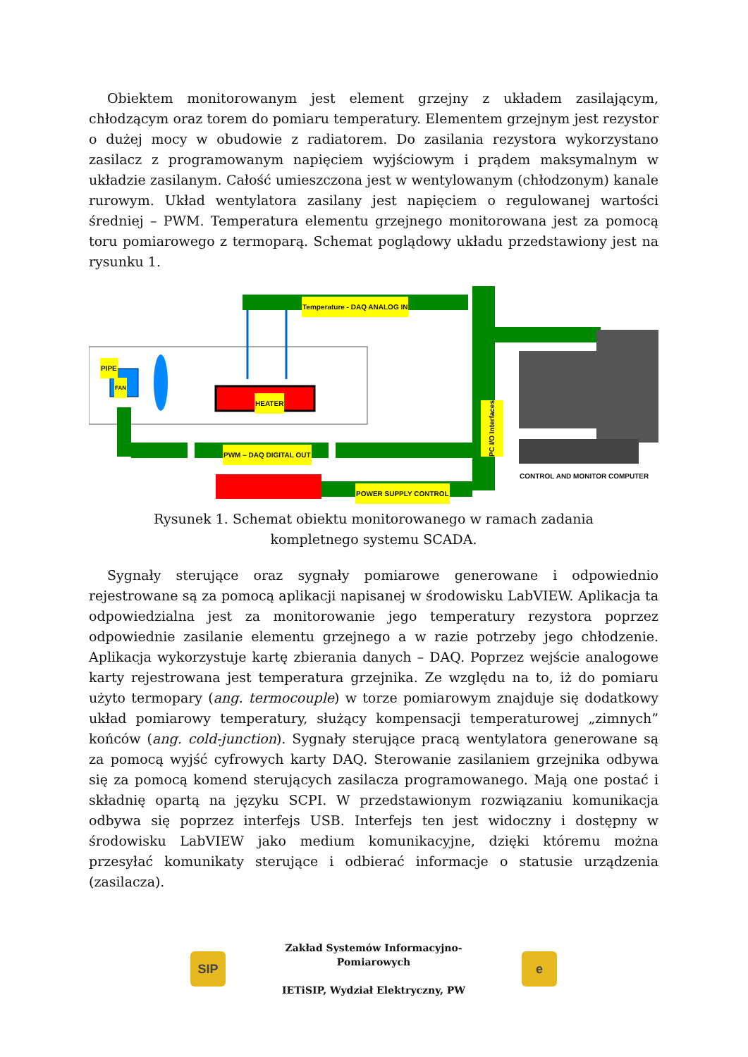Obiektem monitorowanym jest element grzejny z układem zasilającym, chłodzącym oraz torem do pomiaru temperatury. Elementem grzejnym jest rezystor o dużej mocy w obudowie z radiatorem. Do zasilania rezystora wykorzystano zasilacz z programowanym napięciem wyjściowym i prądem maksymalnym w układzie zasilanym. Całość umieszczona jest w wentylowanym (chłodzonym) kanale rurowym. Układ wentylatora zasilany jest napięciem o regulowanej wartości średniej – PWM. Temperatura elementu grzejnego monitorowana jest za pomocą toru pomiarowego z termoparą. Schemat poglądowy układu przedstawiony jest na rysunku 1.
Temperature - DAQ ANALOG IN
PIPE
FAN
HEATER
PC I/O Interfaces
PWM – DAQ DIGITAL OUT
POWER SUPPLY CONTROL
CONTROL AND MONITOR COMPUTER
Rysunek 1. Schemat obiektu monitorowanego w ramach zadania
kompletnego systemu SCADA.
Sygnały sterujące oraz sygnały pomiarowe generowane i odpowiednio rejestrowane są za pomocą aplikacji napisanej w środowisku LabVIEW. Aplikacja ta odpowiedzialna jest za monitorowanie jego temperatury rezystora poprzez odpowiednie zasilanie elementu grzejnego a w razie potrzeby jego chłodzenie. Aplikacja wykorzystuje kartę zbierania danych – DAQ. Poprzez wejście analogowe karty rejestrowana jest temperatura grzejnika. Ze względu na to, iż do pomiaru użyto termopary (ang. termocouple) w torze pomiarowym znajduje się dodatkowy układ pomiarowy temperatury, służący kompensacji temperaturowej „zimnych” końców (ang. cold-junction). Sygnały sterujące pracą wentylatora generowane są za pomocą wyjść cyfrowych karty DAQ. Sterowanie zasilaniem grzejnika odbywa się za pomocą komend sterujących zasilacza programowanego. Mają one postać i składnię opartą na języku SCPI. W przedstawionym rozwiązaniu komunikacja odbywa się poprzez interfejs USB. Interfejs ten jest widoczny i dostępny w środowisku LabVIEW jako medium komunikacyjne, dzięki któremu można przesyłać komunikaty sterujące i odbierać informacje o statusie urządzenia (zasilacza).
SIP
Zakład Systemów Informacyjno-
Pomiarowych
IETiSIP, Wydział Elektryczny, PW
e